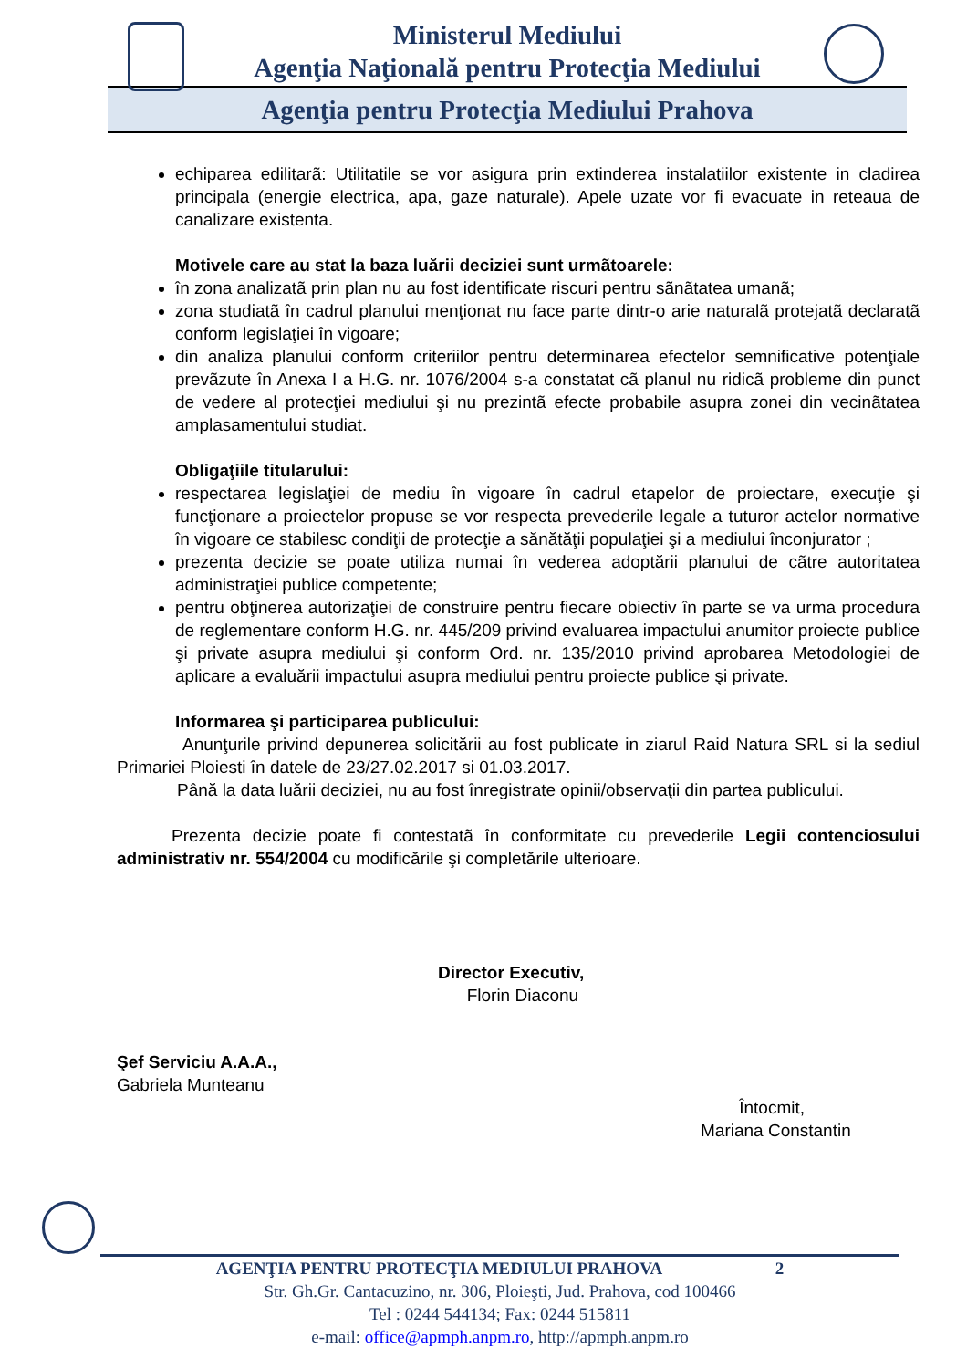Ministerul Mediului
Agenţia Naţională pentru Protecţia Mediului
Agenţia pentru Protecţia Mediului Prahova
echiparea edilitarã: Utilitatile se vor asigura prin extinderea instalatiilor existente in cladirea principala (energie electrica, apa, gaze naturale). Apele uzate vor fi evacuate in reteaua de canalizare existenta.
Motivele care au stat la baza luării deciziei sunt urmãtoarele:
în zona analizatã prin plan nu au fost identificate riscuri pentru sãnãtatea umanã;
zona studiatã în cadrul planului menţionat nu face parte dintr-o arie naturalã protejatã declaratã conform legislaţiei în vigoare;
din analiza planului conform criteriilor pentru determinarea efectelor semnificative potenţiale prevãzute în Anexa I a H.G. nr. 1076/2004 s-a constatat cã planul nu ridicã probleme din punct de vedere al protecţiei mediului şi nu prezintã efecte probabile asupra zonei din vecinãtatea amplasamentului studiat.
Obligaţiile titularului:
respectarea legislaţiei de mediu în vigoare în cadrul etapelor de proiectare, execuţie şi funcţionare a proiectelor propuse se vor respecta prevederile legale a tuturor actelor normative în vigoare ce stabilesc condiţii de protecţie a sănătăţii populaţiei şi a mediului înconjurator ;
prezenta decizie se poate utiliza numai în vederea adoptării planului de cãtre autoritatea administraţiei publice competente;
pentru obţinerea autorizaţiei de construire pentru fiecare obiectiv în parte se va urma procedura de reglementare conform H.G. nr. 445/209 privind evaluarea impactului anumitor proiecte publice şi private asupra mediului şi conform Ord. nr. 135/2010 privind aprobarea Metodologiei de aplicare a evaluării impactului asupra mediului pentru proiecte publice şi private.
Informarea şi participarea publicului:
Anunţurile privind depunerea solicitării au fost publicate in ziarul Raid Natura SRL si la sediul Primariei Ploiesti în datele de 23/27.02.2017 si 01.03.2017.
Până la data luării deciziei, nu au fost înregistrate opinii/observaţii din partea publicului.
Prezenta decizie poate fi contestatã în conformitate cu prevederile Legii contenciosului administrativ nr. 554/2004 cu modificările şi completările ulterioare.
Director Executiv,
Florin Diaconu
Şef Serviciu A.A.A.,
Gabriela Munteanu
Întocmit,
Mariana Constantin
AGENŢIA PENTRU PROTECŢIA MEDIULUI PRAHOVA 2
Str. Gh.Gr. Cantacuzino, nr. 306, Ploieşti, Jud. Prahova, cod 100466
Tel : 0244 544134; Fax: 0244 515811
e-mail: office@apmph.anpm.ro, http://apmph.anpm.ro